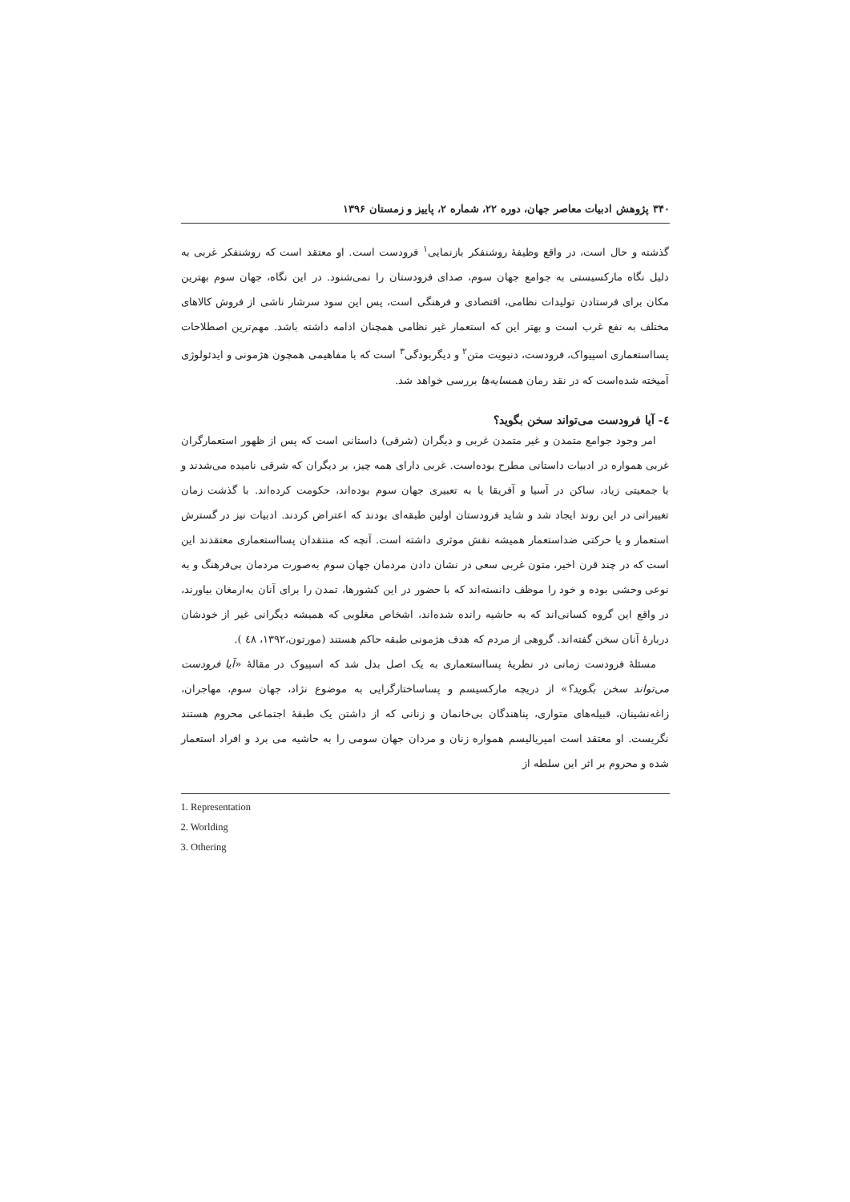۳۴۰ پژوهش ادبیات معاصر جهان، دوره ۲۲، شماره ۲، پاییز و زمستان ۱۳۹۶
گذشته و حال است، در واقع وظیفهٔ روشنفکر بازنمایی<sup>۱</sup> فرودست است. او معتقد است که روشنفکر غربی به دلیل نگاه مارکسیستی به جوامع جهان سوم، صدای فرودستان را نمی‌شنود. در این نگاه، جهان سوم بهترین مکان برای فرستادن تولیدات نظامی، اقتصادی و فرهنگی است، پس این سود سرشار ناشی از فروش کالاهای مختلف به نفع غرب است و بهتر این که استعمار غیر نظامی همچنان ادامه داشته باشد. مهم‌ترین اصطلاحات پسااستعماری اسپیواک، فرودست، دنیویت متن<sup>۲</sup> و دیگربودگی<sup>۳</sup> است که با مفاهیمی همچون هژمونی و ایدئولوژی آمیخته شده‌است که در نقد رمان همسایه‌ها بررسی خواهد شد.
٤- آیا فرودست می‌تواند سخن بگوید؟
امر وجود جوامع متمدن و غیر متمدن غربی و دیگران (شرقی) داستانی است که پس از ظهور استعمارگران غربی همواره در ادبیات داستانی مطرح بوده‌است. غربی دارای همه چیز، بر دیگران که شرقی نامیده می‌شدند و با جمعیتی زیاد، ساکن در آسیا و آفریقا یا به تعبیری جهان سوم بوده‌اند، حکومت کرده‌اند. با گذشت زمان تغییراتی در این روند ایجاد شد و شاید فرودستان اولین طبقه‌ای بودند که اعتراض کردند. ادبیات نیز در گسترش استعمار و یا حرکتی ضداستعمار همیشه نقش موثری داشته است. آنچه که منتقدان پسااستعماری معتقدند این است که در چند قرن اخیر، متون غربی سعی در نشان دادن مردمان جهان سوم به‌صورت مردمان بی‌فرهنگ و به نوعی وحشی بوده و خود را موظف دانسته‌اند که با حضور در این کشورها، تمدن را برای آنان به‌ارمغان بیاورند، در واقع این گروه کسانی‌اند که به حاشیه رانده شده‌اند، اشخاص مغلوبی که همیشه دیگرانی غیر از خودشان دربارهٔ آنان سخن گفته‌اند. گروهی از مردم که هدف هژمونی طبقه حاکم هستند (مورتون،۱۳۹۲، ٤٨ ).
مسئلهٔ فرودست زمانی در نظریهٔ پسااستعماری به یک اصل بدل شد که اسپیوک در مقالهٔ «آیا فرودست می‌تواند سخن بگوید؟» از دریچه مارکسیسم و پساساختارگرایی به موضوع نژاد، جهان سوم، مهاجران، زاغه‌نشینان، قبیله‌های متواری، پناهندگان بی‌خانمان و زنانی که از داشتن یک طبقهٔ اجتماعی محروم هستند نگریست. او معتقد است امپریالیسم همواره زنان و مردان جهان سومی را به حاشیه می برد و افراد استعمار شده و محروم بر اثر این سلطه از
1. Representation
2. Worlding
3. Othering